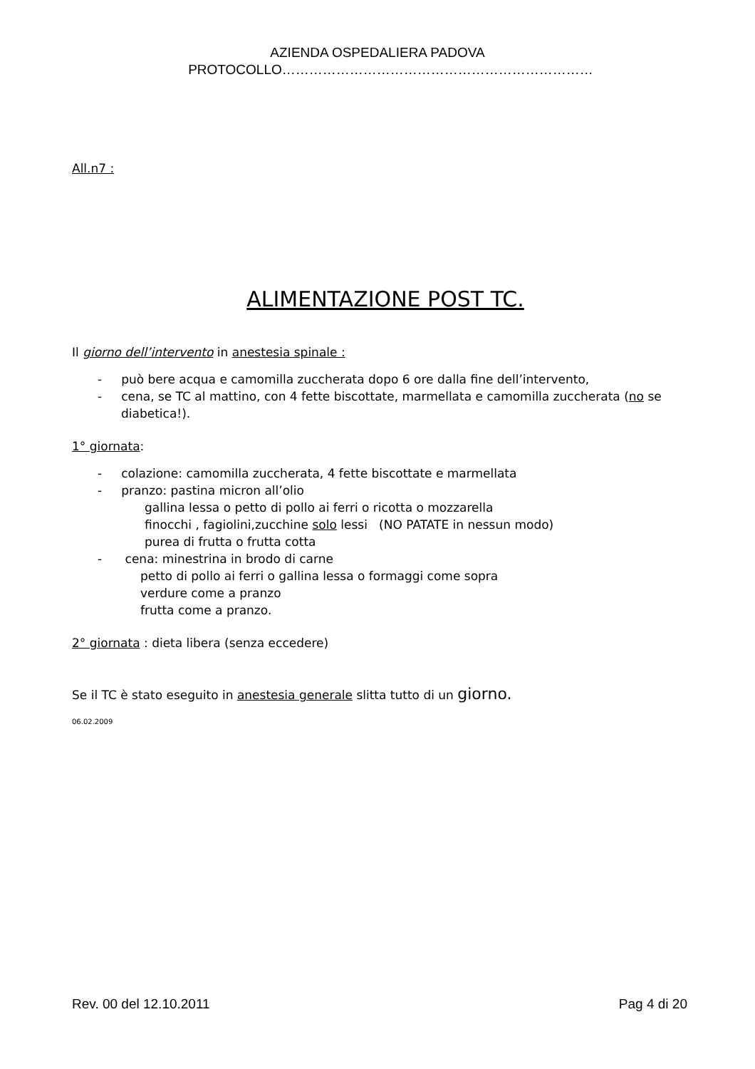AZIENDA OSPEDALIERA PADOVA
PROTOCOLLO……………………………………………………………
All.n7 :
ALIMENTAZIONE POST TC.
Il giorno dell’intervento in anestesia spinale :
- può bere acqua e camomilla zuccherata dopo 6 ore dalla fine dell’intervento,
- cena, se TC al mattino, con 4 fette biscottate, marmellata e camomilla zuccherata (no se diabetica!).
1° giornata:
- colazione: camomilla zuccherata, 4 fette biscottate e marmellata
- pranzo: pastina micron all’olio
gallina lessa o petto di pollo ai ferri o ricotta o mozzarella
finocchi , fagiolini,zucchine solo lessi (NO PATATE in nessun modo)
purea di frutta o frutta cotta
- cena: minestrina in brodo di carne
petto di pollo ai ferri o gallina lessa o formaggi come sopra
verdure come a pranzo
frutta come a pranzo.
2° giornata : dieta libera (senza eccedere)
Se il TC è stato eseguito in anestesia generale slitta tutto di un giorno.
06.02.2009
Rev. 00 del 12.10.2011 Pag 4 di 20